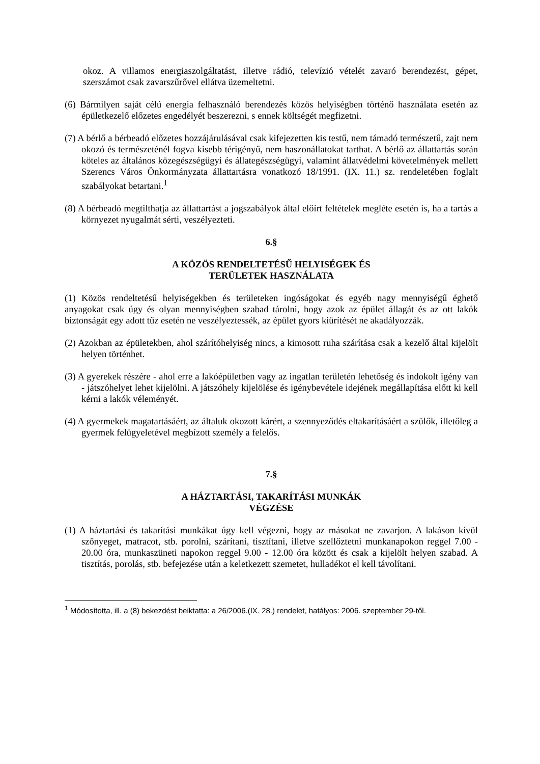okoz. A villamos energiaszolgáltatást, illetve rádió, televízió vételét zavaró berendezést, gépet, szerszámot csak zavarszűrővel ellátva üzemeltetni.
(6) Bármilyen saját célú energia felhasználó berendezés közös helyiségben történő használata esetén az épületkezelő előzetes engedélyét beszerezni, s ennek költségét megfizetni.
(7) A bérlő a bérbeadó előzetes hozzájárulásával csak kifejezetten kis testű, nem támadó természetű, zajt nem okozó és természeténél fogva kisebb térigényű, nem haszonállatokat tarthat. A bérlő az állattartás során köteles az általános közegészségügyi és állategészségügyi, valamint állatvédelmi követelmények mellett Szerencs Város Önkormányzata állattartásra vonatkozó 18/1991. (IX. 11.) sz. rendeletében foglalt szabályokat betartani.<sup>1</sup>
(8) A bérbeadó megtilthatja az állattartást a jogszabályok által előírt feltételek megléte esetén is, ha a tartás a környezet nyugalmát sérti, veszélyezteti.
6.§
A KÖZÖS RENDELTETÉSŰ HELYISÉGEK ÉS
TERÜLETEK HASZNÁLATA
(1) Közös rendeltetésű helyiségekben és területeken ingóságokat és egyéb nagy mennyiségű éghető anyagokat csak úgy és olyan mennyiségben szabad tárolni, hogy azok az épület állagát és az ott lakók biztonságát egy adott tűz esetén ne veszélyeztessék, az épület gyors kiürítését ne akadályozzák.
(2) Azokban az épületekben, ahol szárítóhelyiség nincs, a kimosott ruha szárítása csak a kezelő által kijelölt helyen történhet.
(3) A gyerekek részére - ahol erre a lakóépületben vagy az ingatlan területén lehetőség és indokolt igény van - játszóhelyet lehet kijelölni. A játszóhely kijelölése és igénybevétele idejének megállapítása előtt ki kell kérni a lakók véleményét.
(4) A gyermekek magatartásáért, az általuk okozott kárért, a szennyeződés eltakarításáért a szülők, illetőleg a gyermek felügyeletével megbízott személy a felelős.
7.§
A HÁZTARTÁSI, TAKARÍTÁSI MUNKÁK
VÉGZÉSE
(1) A háztartási és takarítási munkákat úgy kell végezni, hogy az másokat ne zavarjon. A lakáson kívül szőnyeget, matracot, stb. porolni, szárítani, tisztítani, illetve szellőztetni munkanapokon reggel 7.00 - 20.00 óra, munkaszüneti napokon reggel 9.00 - 12.00 óra között és csak a kijelölt helyen szabad. A tisztítás, porolás, stb. befejezése után a keletkezett szemetet, hulladékot el kell távolítani.
<sup>1</sup> Módosította, ill. a (8) bekezdést beiktatta: a 26/2006.(IX. 28.) rendelet, hatályos: 2006. szeptember 29-től.